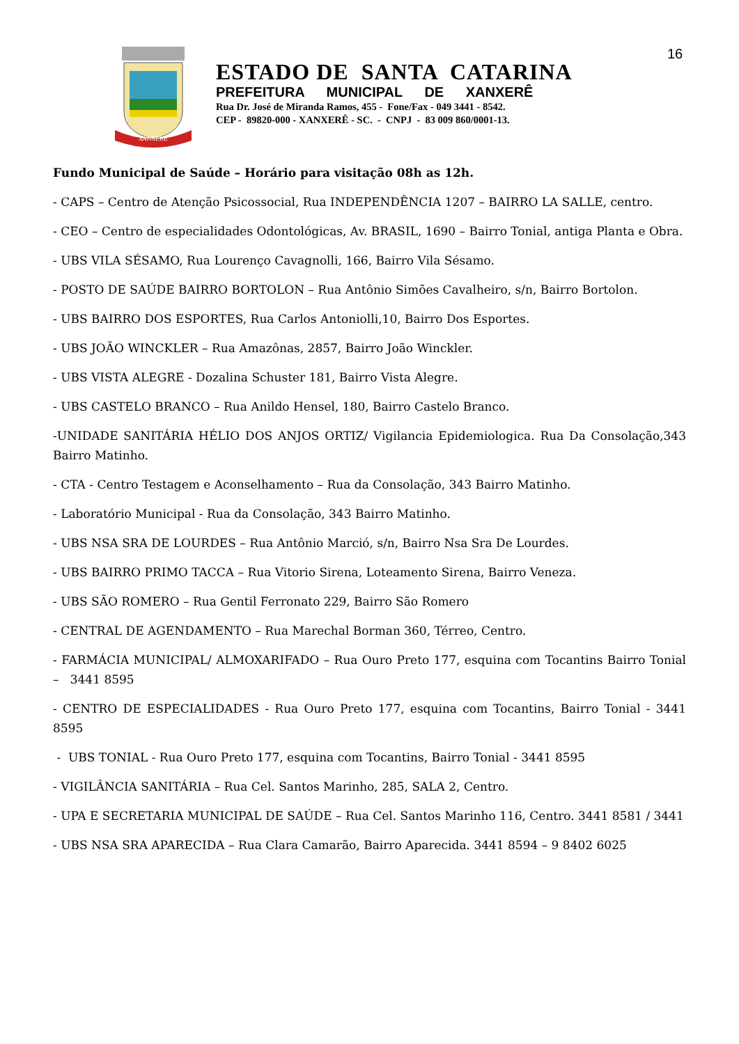16
XANXERÊ
ESTADO DE SANTA CATARINA
PREFEITURA MUNICIPAL DE XANXERÊ
Rua Dr. José de Miranda Ramos, 455 - Fone/Fax - 049 3441 - 8542.
CEP - 89820-000 - XANXERÊ - SC. - CNPJ - 83 009 860/0001-13.
Fundo Municipal de Saúde – Horário para visitação 08h as 12h.
- CAPS – Centro de Atenção Psicossocial, Rua INDEPENDÊNCIA 1207 – BAIRRO LA SALLE, centro.
- CEO – Centro de especialidades Odontológicas, Av. BRASIL, 1690 – Bairro Tonial, antiga Planta e Obra.
- UBS VILA SÉSAMO, Rua Lourenço Cavagnolli, 166, Bairro Vila Sésamo.
- POSTO DE SAÚDE BAIRRO BORTOLON – Rua Antônio Simões Cavalheiro, s/n, Bairro Bortolon.
- UBS BAIRRO DOS ESPORTES, Rua Carlos Antoniolli,10, Bairro Dos Esportes.
- UBS JOÃO WINCKLER – Rua Amazônas, 2857, Bairro João Winckler.
- UBS VISTA ALEGRE - Dozalina Schuster 181, Bairro Vista Alegre.
- UBS CASTELO BRANCO – Rua Anildo Hensel, 180, Bairro Castelo Branco.
-UNIDADE SANITÁRIA HÉLIO DOS ANJOS ORTIZ/ Vigilancia Epidemiologica. Rua Da Consolação,343 Bairro Matinho.
- CTA - Centro Testagem e Aconselhamento – Rua da Consolação, 343 Bairro Matinho.
- Laboratório Municipal - Rua da Consolação, 343 Bairro Matinho.
- UBS NSA SRA DE LOURDES – Rua Antônio Marció, s/n, Bairro Nsa Sra De Lourdes.
- UBS BAIRRO PRIMO TACCA – Rua Vitorio Sirena, Loteamento Sirena, Bairro Veneza.
- UBS SÃO ROMERO – Rua Gentil Ferronato 229, Bairro São Romero
- CENTRAL DE AGENDAMENTO – Rua Marechal Borman 360, Térreo, Centro.
- FARMÁCIA MUNICIPAL/ ALMOXARIFADO – Rua Ouro Preto 177, esquina com Tocantins Bairro Tonial – 3441 8595
- CENTRO DE ESPECIALIDADES - Rua Ouro Preto 177, esquina com Tocantins, Bairro Tonial - 3441 8595
- UBS TONIAL - Rua Ouro Preto 177, esquina com Tocantins, Bairro Tonial - 3441 8595
- VIGILÂNCIA SANITÁRIA – Rua Cel. Santos Marinho, 285, SALA 2, Centro.
- UPA E SECRETARIA MUNICIPAL DE SAÚDE – Rua Cel. Santos Marinho 116, Centro. 3441 8581 / 3441
- UBS NSA SRA APARECIDA – Rua Clara Camarão, Bairro Aparecida. 3441 8594 – 9 8402 6025